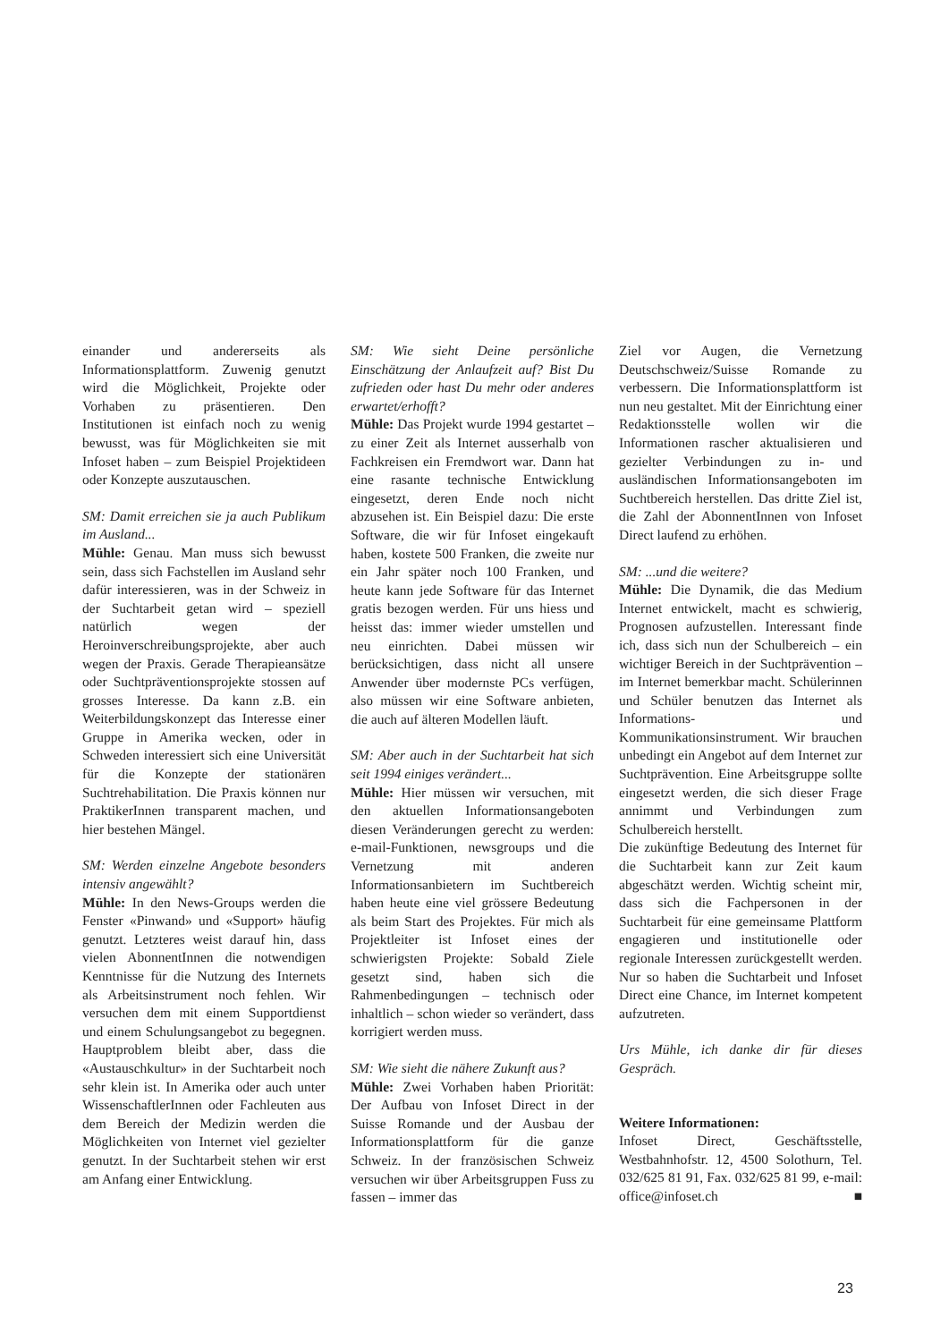einander und andererseits als Informationsplattform. Zuwenig genutzt wird die Möglichkeit, Projekte oder Vorhaben zu präsentieren. Den Institutionen ist einfach noch zu wenig bewusst, was für Möglichkeiten sie mit Infoset haben – zum Beispiel Projektideen oder Konzepte auszutauschen.
SM: Damit erreichen sie ja auch Publikum im Ausland...
Mühle: Genau. Man muss sich bewusst sein, dass sich Fachstellen im Ausland sehr dafür interessieren, was in der Schweiz in der Suchtarbeit getan wird – speziell natürlich wegen der Heroinverschreibungsprojekte, aber auch wegen der Praxis. Gerade Therapieansätze oder Suchtpräventionsprojekte stossen auf grosses Interesse. Da kann z.B. ein Weiterbildungskonzept das Interesse einer Gruppe in Amerika wecken, oder in Schweden interessiert sich eine Universität für die Konzepte der stationären Suchtrehabilitation. Die Praxis können nur PraktikerInnen transparent machen, und hier bestehen Mängel.
SM: Werden einzelne Angebote besonders intensiv angewählt?
Mühle: In den News-Groups werden die Fenster «Pinwand» und «Support» häufig genutzt. Letzteres weist darauf hin, dass vielen AbonnentInnen die notwendigen Kenntnisse für die Nutzung des Internets als Arbeitsinstrument noch fehlen. Wir versuchen dem mit einem Supportdienst und einem Schulungsangebot zu begegnen. Hauptproblem bleibt aber, dass die «Austauschkultur» in der Suchtarbeit noch sehr klein ist. In Amerika oder auch unter WissenschaftlerInnen oder Fachleuten aus dem Bereich der Medizin werden die Möglichkeiten von Internet viel gezielter genutzt. In der Suchtarbeit stehen wir erst am Anfang einer Entwicklung.
SM: Wie sieht Deine persönliche Einschätzung der Anlaufzeit auf? Bist Du zufrieden oder hast Du mehr oder anderes erwartet/erhofft?
Mühle: Das Projekt wurde 1994 gestartet – zu einer Zeit als Internet ausserhalb von Fachkreisen ein Fremdwort war. Dann hat eine rasante technische Entwicklung eingesetzt, deren Ende noch nicht abzusehen ist. Ein Beispiel dazu: Die erste Software, die wir für Infoset eingekauft haben, kostete 500 Franken, die zweite nur ein Jahr später noch 100 Franken, und heute kann jede Software für das Internet gratis bezogen werden. Für uns hiess und heisst das: immer wieder umstellen und neu einrichten. Dabei müssen wir berücksichtigen, dass nicht all unsere Anwender über modernste PCs verfügen, also müssen wir eine Software anbieten, die auch auf älteren Modellen läuft.
SM: Aber auch in der Suchtarbeit hat sich seit 1994 einiges verändert...
Mühle: Hier müssen wir versuchen, mit den aktuellen Informationsangeboten diesen Veränderungen gerecht zu werden: e-mail-Funktionen, newsgroups und die Vernetzung mit anderen Informationsanbietern im Suchtbereich haben heute eine viel grössere Bedeutung als beim Start des Projektes. Für mich als Projektleiter ist Infoset eines der schwierigsten Projekte: Sobald Ziele gesetzt sind, haben sich die Rahmenbedingungen – technisch oder inhaltlich – schon wieder so verändert, dass korrigiert werden muss.
SM: Wie sieht die nähere Zukunft aus?
Mühle: Zwei Vorhaben haben Priorität: Der Aufbau von Infoset Direct in der Suisse Romande und der Ausbau der Informationsplattform für die ganze Schweiz. In der französischen Schweiz versuchen wir über Arbeitsgruppen Fuss zu fassen – immer das
Ziel vor Augen, die Vernetzung Deutschschweiz/Suisse Romande zu verbessern. Die Informationsplattform ist nun neu gestaltet. Mit der Einrichtung einer Redaktionsstelle wollen wir die Informationen rascher aktualisieren und gezielter Verbindungen zu in- und ausländischen Informationsangeboten im Suchtbereich herstellen. Das dritte Ziel ist, die Zahl der AbonnentInnen von Infoset Direct laufend zu erhöhen.
SM: ...und die weitere?
Mühle: Die Dynamik, die das Medium Internet entwickelt, macht es schwierig, Prognosen aufzustellen. Interessant finde ich, dass sich nun der Schulbereich – ein wichtiger Bereich in der Suchtprävention – im Internet bemerkbar macht. Schülerinnen und Schüler benutzen das Internet als Informations- und Kommunikationsinstrument. Wir brauchen unbedingt ein Angebot auf dem Internet zur Suchtprävention. Eine Arbeitsgruppe sollte eingesetzt werden, die sich dieser Frage annimmt und Verbindungen zum Schulbereich herstellt.
Die zukünftige Bedeutung des Internet für die Suchtarbeit kann zur Zeit kaum abgeschätzt werden. Wichtig scheint mir, dass sich die Fachpersonen in der Suchtarbeit für eine gemeinsame Plattform engagieren und institutionelle oder regionale Interessen zurückgestellt werden. Nur so haben die Suchtarbeit und Infoset Direct eine Chance, im Internet kompetent aufzutreten.
Urs Mühle, ich danke dir für dieses Gespräch.
Weitere Informationen:
Infoset Direct, Geschäftsstelle, Westbahnhofstr. 12, 4500 Solothurn, Tel. 032/625 81 91, Fax. 032/625 81 99, e-mail: office@infoset.ch ■
23